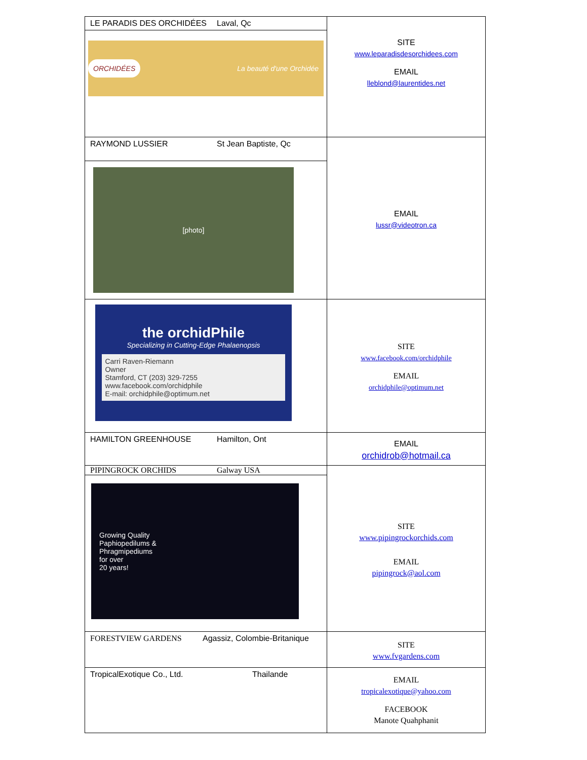| LE PARADIS DES ORCHIDÉES Laval, Qc ORCHIDÉES La beauté d'une Orchidée | SITE www.leparadisdesorchidees.com EMAIL lleblond@laurentides.net |
| RAYMOND LUSSIER St Jean Baptiste, Qc [photo] | EMAIL lussr@videotron.ca |
| the orchidPhile Specializing in Cutting-Edge Phalaenopsis Carri Raven-Riemann Owner Stamford, CT (203) 329-7255 www.facebook.com/orchidphile E-mail: orchidphile@optimum.net | SITE www.facebook.com/orchidphile EMAIL orchidphile@optimum.net |
| HAMILTON GREENHOUSE Hamilton, Ont | EMAIL orchidrob@hotmail.ca |
| PIPINGROCK ORCHIDS Galway USA Growing Quality Paphiopedilums & Phragmipediums for over 20 years! | SITE www.pipingrockorchids.com EMAIL pipingrock@aol.com |
| FORESTVIEW GARDENS Agassiz, Colombie-Britanique | SITE www.fvgardens.com |
| TropicalExotique Co., Ltd. Thailande | EMAIL tropicalexotique@yahoo.com FACEBOOK Manote Quahphanit |